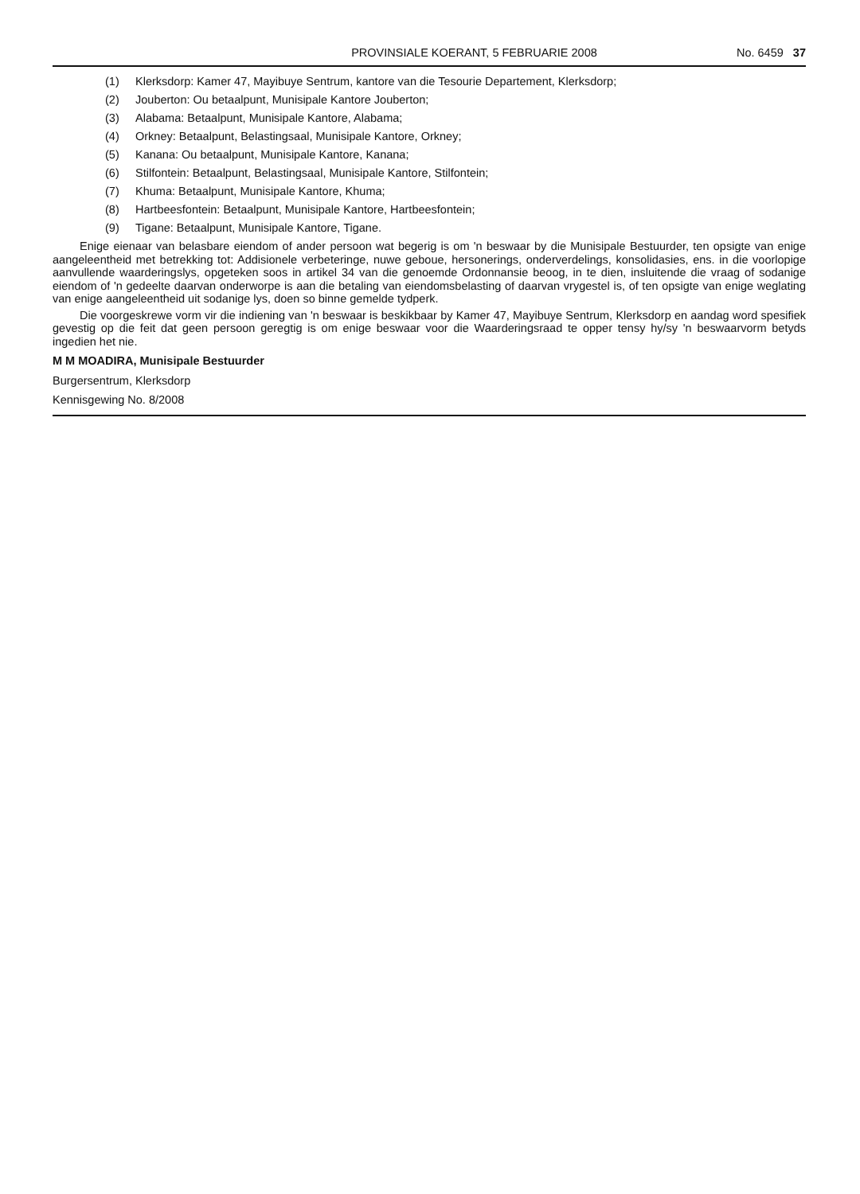PROVINSIALE KOERANT, 5 FEBRUARIE 2008
No. 6459 37
(1) Klerksdorp: Kamer 47, Mayibuye Sentrum, kantore van die Tesourie Departement, Klerksdorp;
(2) Jouberton: Ou betaalpunt, Munisipale Kantore Jouberton;
(3) Alabama: Betaalpunt, Munisipale Kantore, Alabama;
(4) Orkney: Betaalpunt, Belastingsaal, Munisipale Kantore, Orkney;
(5) Kanana: Ou betaalpunt, Munisipale Kantore, Kanana;
(6) Stilfontein: Betaalpunt, Belastingsaal, Munisipale Kantore, Stilfontein;
(7) Khuma: Betaalpunt, Munisipale Kantore, Khuma;
(8) Hartbeesfontein: Betaalpunt, Munisipale Kantore, Hartbeesfontein;
(9) Tigane: Betaalpunt, Munisipale Kantore, Tigane.
Enige eienaar van belasbare eiendom of ander persoon wat begerig is om 'n beswaar by die Munisipale Bestuurder, ten opsigte van enige aangeleentheid met betrekking tot: Addisionele verbeteringe, nuwe geboue, hersonerings, onderverdelings, konsolidasies, ens. in die voorlopige aanvullende waarderingslys, opgeteken soos in artikel 34 van die genoemde Ordonnansie beoog, in te dien, insluitende die vraag of sodanige eiendom of 'n gedeelte daarvan onderworpe is aan die betaling van eiendomsbelasting of daarvan vrygestel is, of ten opsigte van enige weglating van enige aangeleentheid uit sodanige lys, doen so binne gemelde tydperk.
Die voorgeskrewe vorm vir die indiening van 'n beswaar is beskikbaar by Kamer 47, Mayibuye Sentrum, Klerksdorp en aandag word spesifiek gevestig op die feit dat geen persoon geregtig is om enige beswaar voor die Waarderingsraad te opper tensy hy/sy 'n beswaarvorm betyds ingedien het nie.
M M MOADIRA, Munisipale Bestuurder
Burgersentrum, Klerksdorp
Kennisgewing No. 8/2008